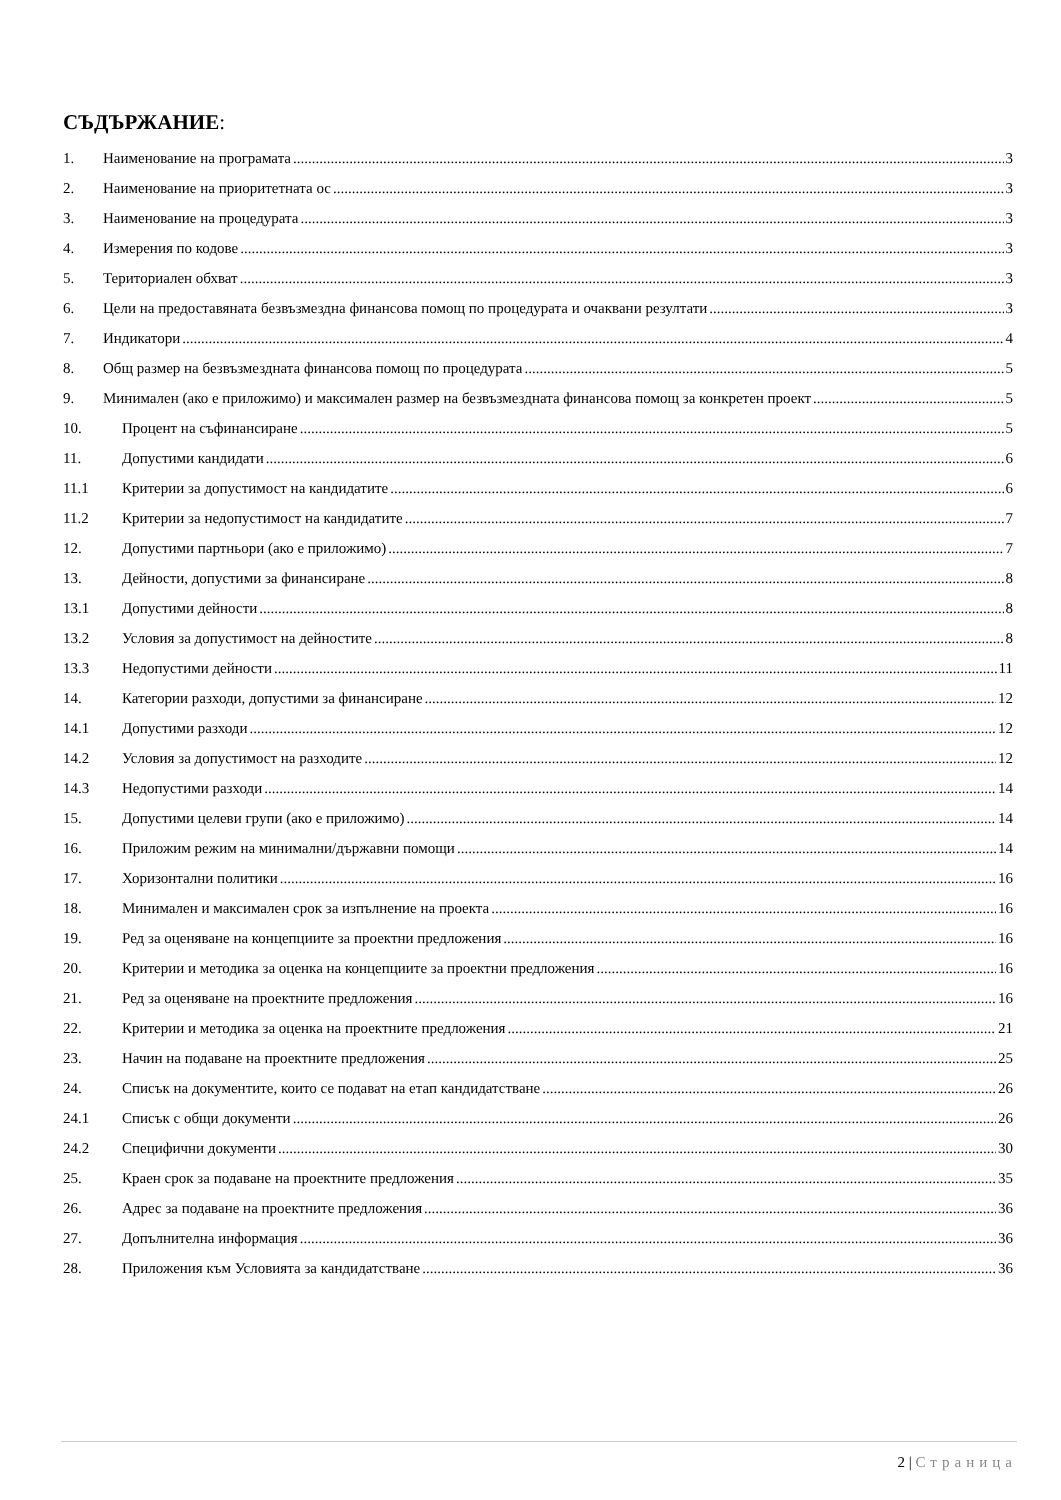СЪДЪРЖАНИЕ:
1. Наименование на програмата 3
2. Наименование на приоритетната ос 3
3. Наименование на процедурата 3
4. Измерения по кодове 3
5. Териториален обхват 3
6. Цели на предоставяната безвъзмездна финансова помощ по процедурата и очаквани резултати 3
7. Индикатори 4
8. Общ размер на безвъзмездната финансова помощ по процедурата 5
9. Минимален (ако е приложимо) и максимален размер на безвъзмездната финансова помощ за конкретен проект 5
10. Процент на съфинансиране 5
11. Допустими кандидати 6
11.1 Критерии за допустимост на кандидатите 6
11.2 Критерии за недопустимост на кандидатите 7
12. Допустими партньори (ако е приложимо) 7
13. Дейности, допустими за финансиране 8
13.1 Допустими дейности 8
13.2 Условия за допустимост на дейностите 8
13.3 Недопустими дейности 11
14. Категории разходи, допустими за финансиране 12
14.1 Допустими разходи 12
14.2 Условия за допустимост на разходите 12
14.3 Недопустими разходи 14
15. Допустими целеви групи (ако е приложимо) 14
16. Приложим режим на минимални/държавни помощи 14
17. Хоризонтални политики 16
18. Минимален и максимален срок за изпълнение на проекта 16
19. Ред за оценяване на концепциите за проектни предложения 16
20. Критерии и методика за оценка на концепциите за проектни предложения 16
21. Ред за оценяване на проектните предложения 16
22. Критерии и методика за оценка на проектните предложения 21
23. Начин на подаване на проектните предложения 25
24. Списък на документите, които се подават на етап кандидатстване 26
24.1 Списък с общи документи 26
24.2 Специфични документи 30
25. Краен срок за подаване на проектните предложения 35
26. Адрес за подаване на проектните предложения 36
27. Допълнителна информация 36
28. Приложения към Условията за кандидатстване 36
2 | Страница